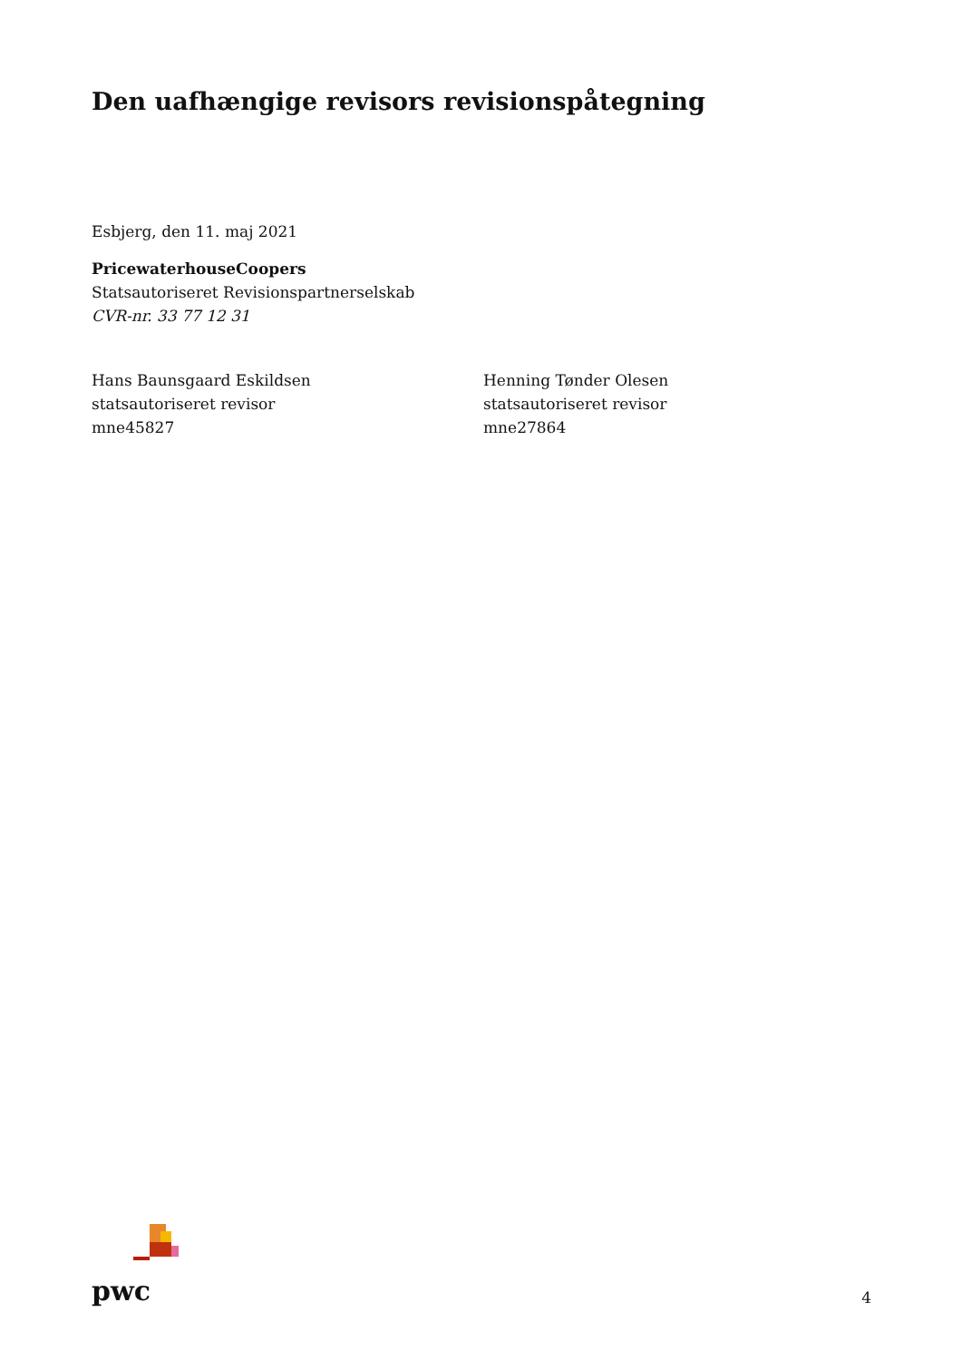Den uafhængige revisors revisionspåtegning
Esbjerg, den 11. maj 2021
PricewaterhouseCoopers
Statsautoriseret Revisionspartnerselskab
CVR-nr. 33 77 12 31
Hans Baunsgaard Eskildsen
statsautoriseret revisor
mne45827
Henning Tønder Olesen
statsautoriseret revisor
mne27864
pwc
4